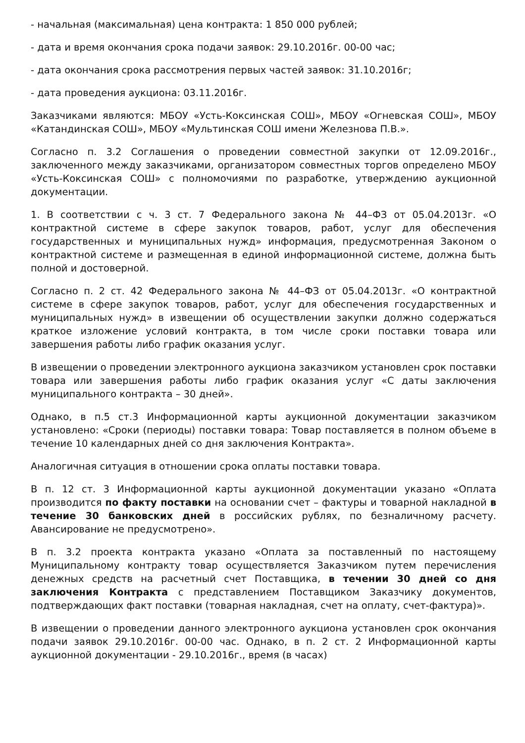- начальная (максимальная) цена контракта: 1 850 000 рублей;
- дата и время окончания срока подачи заявок: 29.10.2016г. 00-00 час;
- дата окончания срока рассмотрения первых частей заявок: 31.10.2016г;
- дата проведения аукциона: 03.11.2016г.
Заказчиками являются: МБОУ «Усть-Коксинская СОШ», МБОУ «Огневская СОШ», МБОУ «Катандинская СОШ», МБОУ «Мультинская СОШ имени Железнова П.В.».
Согласно п. 3.2 Соглашения о проведении совместной закупки от 12.09.2016г., заключенного между заказчиками, организатором совместных торгов определено МБОУ «Усть-Коксинская СОШ» с полномочиями по разработке, утверждению аукционной документации.
1. В соответствии с ч. 3 ст. 7 Федерального закона № 44–ФЗ от 05.04.2013г. «О контрактной системе в сфере закупок товаров, работ, услуг для обеспечения государственных и муниципальных нужд» информация, предусмотренная Законом о контрактной системе и размещенная в единой информационной системе, должна быть полной и достоверной.
Согласно п. 2 ст. 42 Федерального закона № 44–ФЗ от 05.04.2013г. «О контрактной системе в сфере закупок товаров, работ, услуг для обеспечения государственных и муниципальных нужд» в извещении об осуществлении закупки должно содержаться краткое изложение условий контракта, в том числе сроки поставки товара или завершения работы либо график оказания услуг.
В извещении о проведении электронного аукциона заказчиком установлен срок поставки товара или завершения работы либо график оказания услуг «С даты заключения муниципального контракта – 30 дней».
Однако, в п.5 ст.3 Информационной карты аукционной документации заказчиком установлено: «Сроки (периоды) поставки товара: Товар поставляется в полном объеме в течение 10 календарных дней со дня заключения Контракта».
Аналогичная ситуация в отношении срока оплаты поставки товара.
В п. 12 ст. 3 Информационной карты аукционной документации указано «Оплата производится по факту поставки на основании счет – фактуры и товарной накладной в течение 30 банковских дней в российских рублях, по безналичному расчету. Авансирование не предусмотрено».
В п. 3.2 проекта контракта указано «Оплата за поставленный по настоящему Муниципальному контракту товар осуществляется Заказчиком путем перечисления денежных средств на расчетный счет Поставщика, в течении 30 дней со дня заключения Контракта с представлением Поставщиком Заказчику документов, подтверждающих факт поставки (товарная накладная, счет на оплату, счет-фактура)».
В извещении о проведении данного электронного аукциона установлен срок окончания подачи заявок 29.10.2016г. 00-00 час. Однако, в п. 2 ст. 2 Информационной карты аукционной документации - 29.10.2016г., время (в часах)